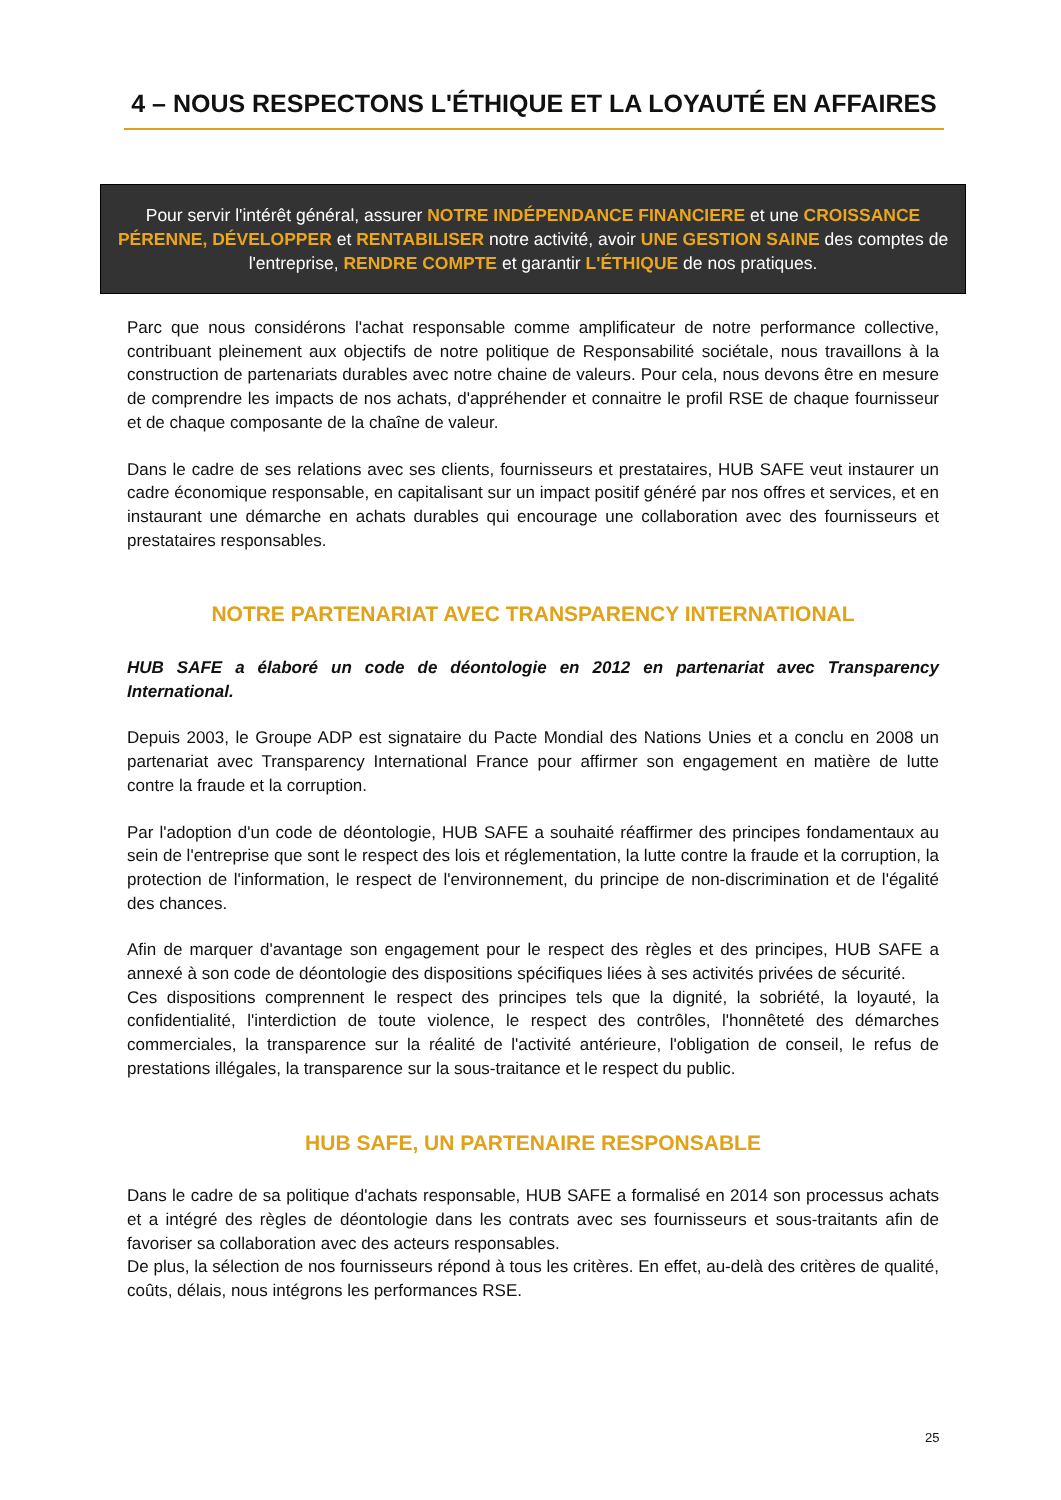4 – NOUS RESPECTONS L'ÉTHIQUE ET LA LOYAUTÉ EN AFFAIRES
Pour servir l'intérêt général, assurer NOTRE INDÉPENDANCE FINANCIERE et une CROISSANCE PÉRENNE, DÉVELOPPER et RENTABILISER notre activité, avoir UNE GESTION SAINE des comptes de l'entreprise, RENDRE COMPTE et garantir L'ÉTHIQUE de nos pratiques.
Parc que nous considérons l'achat responsable comme amplificateur de notre performance collective, contribuant pleinement aux objectifs de notre politique de Responsabilité sociétale, nous travaillons à la construction de partenariats durables avec notre chaine de valeurs. Pour cela, nous devons être en mesure de comprendre les impacts de nos achats, d'appréhender et connaitre le profil RSE de chaque fournisseur et de chaque composante de la chaîne de valeur.
Dans le cadre de ses relations avec ses clients, fournisseurs et prestataires, HUB SAFE veut instaurer un cadre économique responsable, en capitalisant sur un impact positif généré par nos offres et services, et en instaurant une démarche en achats durables qui encourage une collaboration avec des fournisseurs et prestataires responsables.
NOTRE PARTENARIAT AVEC TRANSPARENCY INTERNATIONAL
HUB SAFE a élaboré un code de déontologie en 2012 en partenariat avec Transparency International.
Depuis 2003, le Groupe ADP est signataire du Pacte Mondial des Nations Unies et a conclu en 2008 un partenariat avec Transparency International France pour affirmer son engagement en matière de lutte contre la fraude et la corruption.
Par l'adoption d'un code de déontologie, HUB SAFE a souhaité réaffirmer des principes fondamentaux au sein de l'entreprise que sont le respect des lois et réglementation, la lutte contre la fraude et la corruption, la protection de l'information, le respect de l'environnement, du principe de non-discrimination et de l'égalité des chances.
Afin de marquer d'avantage son engagement pour le respect des règles et des principes, HUB SAFE a annexé à son code de déontologie des dispositions spécifiques liées à ses activités privées de sécurité.
Ces dispositions comprennent le respect des principes tels que la dignité, la sobriété, la loyauté, la confidentialité, l'interdiction de toute violence, le respect des contrôles, l'honnêteté des démarches commerciales, la transparence sur la réalité de l'activité antérieure, l'obligation de conseil, le refus de prestations illégales, la transparence sur la sous-traitance et le respect du public.
HUB SAFE, UN PARTENAIRE RESPONSABLE
Dans le cadre de sa politique d'achats responsable, HUB SAFE a formalisé en 2014 son processus achats et a intégré des règles de déontologie dans les contrats avec ses fournisseurs et sous-traitants afin de favoriser sa collaboration avec des acteurs responsables.
De plus, la sélection de nos fournisseurs répond à tous les critères. En effet, au-delà des critères de qualité, coûts, délais, nous intégrons les performances RSE.
25